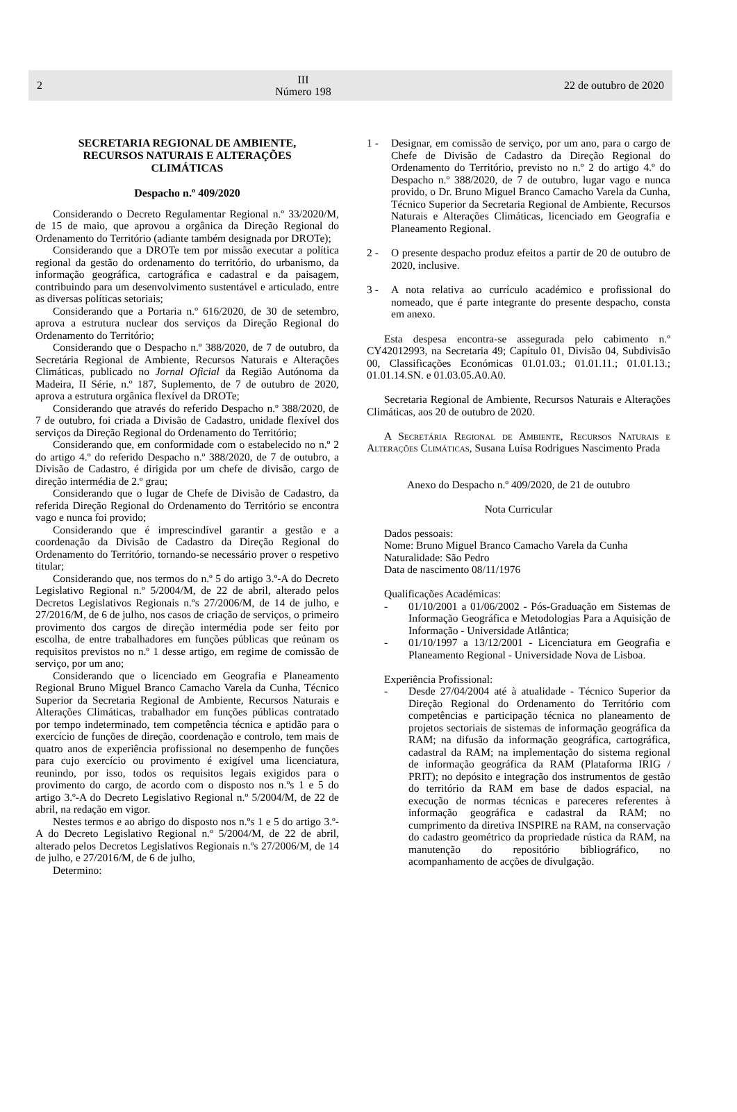2
III
Número 198
22 de outubro de 2020
SECRETARIA REGIONAL DE AMBIENTE,
RECURSOS NATURAIS E ALTERAÇÕES
CLIMÁTICAS
Despacho n.º 409/2020
Considerando o Decreto Regulamentar Regional n.º 33/2020/M, de 15 de maio, que aprovou a orgânica da Direção Regional do Ordenamento do Território (adiante também designada por DROTe);
Considerando que a DROTe tem por missão executar a política regional da gestão do ordenamento do território, do urbanismo, da informação geográfica, cartográfica e cadastral e da paisagem, contribuindo para um desenvolvimento sustentável e articulado, entre as diversas políticas setoriais;
Considerando que a Portaria n.º 616/2020, de 30 de setembro, aprova a estrutura nuclear dos serviços da Direção Regional do Ordenamento do Território;
Considerando que o Despacho n.º 388/2020, de 7 de outubro, da Secretária Regional de Ambiente, Recursos Naturais e Alterações Climáticas, publicado no Jornal Oficial da Região Autónoma da Madeira, II Série, n.º 187, Suplemento, de 7 de outubro de 2020, aprova a estrutura orgânica flexível da DROTe;
Considerando que através do referido Despacho n.º 388/2020, de 7 de outubro, foi criada a Divisão de Cadastro, unidade flexível dos serviços da Direção Regional do Ordenamento do Território;
Considerando que, em conformidade com o estabelecido no n.º 2 do artigo 4.º do referido Despacho n.º 388/2020, de 7 de outubro, a Divisão de Cadastro, é dirigida por um chefe de divisão, cargo de direção intermédia de 2.º grau;
Considerando que o lugar de Chefe de Divisão de Cadastro, da referida Direção Regional do Ordenamento do Território se encontra vago e nunca foi provido;
Considerando que é imprescindível garantir a gestão e a coordenação da Divisão de Cadastro da Direção Regional do Ordenamento do Território, tornando-se necessário prover o respetivo titular;
Considerando que, nos termos do n.º 5 do artigo 3.º-A do Decreto Legislativo Regional n.º 5/2004/M, de 22 de abril, alterado pelos Decretos Legislativos Regionais n.ºs 27/2006/M, de 14 de julho, e 27/2016/M, de 6 de julho, nos casos de criação de serviços, o primeiro provimento dos cargos de direção intermédia pode ser feito por escolha, de entre trabalhadores em funções públicas que reúnam os requisitos previstos no n.º 1 desse artigo, em regime de comissão de serviço, por um ano;
Considerando que o licenciado em Geografia e Planeamento Regional Bruno Miguel Branco Camacho Varela da Cunha, Técnico Superior da Secretaria Regional de Ambiente, Recursos Naturais e Alterações Climáticas, trabalhador em funções públicas contratado por tempo indeterminado, tem competência técnica e aptidão para o exercício de funções de direção, coordenação e controlo, tem mais de quatro anos de experiência profissional no desempenho de funções para cujo exercício ou provimento é exigível uma licenciatura, reunindo, por isso, todos os requisitos legais exigidos para o provimento do cargo, de acordo com o disposto nos n.ºs 1 e 5 do artigo 3.º-A do Decreto Legislativo Regional n.º 5/2004/M, de 22 de abril, na redação em vigor.
Nestes termos e ao abrigo do disposto nos n.ºs 1 e 5 do artigo 3.º-A do Decreto Legislativo Regional n.º 5/2004/M, de 22 de abril, alterado pelos Decretos Legislativos Regionais n.ºs 27/2006/M, de 14 de julho, e 27/2016/M, de 6 de julho,
Determino:
1 - Designar, em comissão de serviço, por um ano, para o cargo de Chefe de Divisão de Cadastro da Direção Regional do Ordenamento do Território, previsto no n.º 2 do artigo 4.º do Despacho n.º 388/2020, de 7 de outubro, lugar vago e nunca provido, o Dr. Bruno Miguel Branco Camacho Varela da Cunha, Técnico Superior da Secretaria Regional de Ambiente, Recursos Naturais e Alterações Climáticas, licenciado em Geografia e Planeamento Regional.
2 - O presente despacho produz efeitos a partir de 20 de outubro de 2020, inclusive.
3 - A nota relativa ao currículo académico e profissional do nomeado, que é parte integrante do presente despacho, consta em anexo.
Esta despesa encontra-se assegurada pelo cabimento n.º CY42012993, na Secretaria 49; Capítulo 01, Divisão 04, Subdivisão 00, Classificações Económicas 01.01.03.; 01.01.11.; 01.01.13.; 01.01.14.SN. e 01.03.05.A0.A0.
Secretaria Regional de Ambiente, Recursos Naturais e Alterações Climáticas, aos 20 de outubro de 2020.
A Secretária Regional de Ambiente, Recursos Naturais e Alterações Climáticas, Susana Luísa Rodrigues Nascimento Prada
Anexo do Despacho n.º 409/2020, de 21 de outubro
Nota Curricular
Dados pessoais:
Nome: Bruno Miguel Branco Camacho Varela da Cunha
Naturalidade: São Pedro
Data de nascimento 08/11/1976
Qualificações Académicas:
- 01/10/2001 a 01/06/2002 - Pós-Graduação em Sistemas de Informação Geográfica e Metodologias Para a Aquisição de Informação - Universidade Atlântica;
- 01/10/1997 a 13/12/2001 - Licenciatura em Geografia e Planeamento Regional - Universidade Nova de Lisboa.
Experiência Profissional:
- Desde 27/04/2004 até à atualidade - Técnico Superior da Direção Regional do Ordenamento do Território com competências e participação técnica no planeamento de projetos sectoriais de sistemas de informação geográfica da RAM; na difusão da informação geográfica, cartográfica, cadastral da RAM; na implementação do sistema regional de informação geográfica da RAM (Plataforma IRIG / PRIT); no depósito e integração dos instrumentos de gestão do território da RAM em base de dados espacial, na execução de normas técnicas e pareceres referentes à informação geográfica e cadastral da RAM; no cumprimento da diretiva INSPIRE na RAM, na conservação do cadastro geométrico da propriedade rústica da RAM, na manutenção do repositório bibliográfico, no acompanhamento de acções de divulgação.